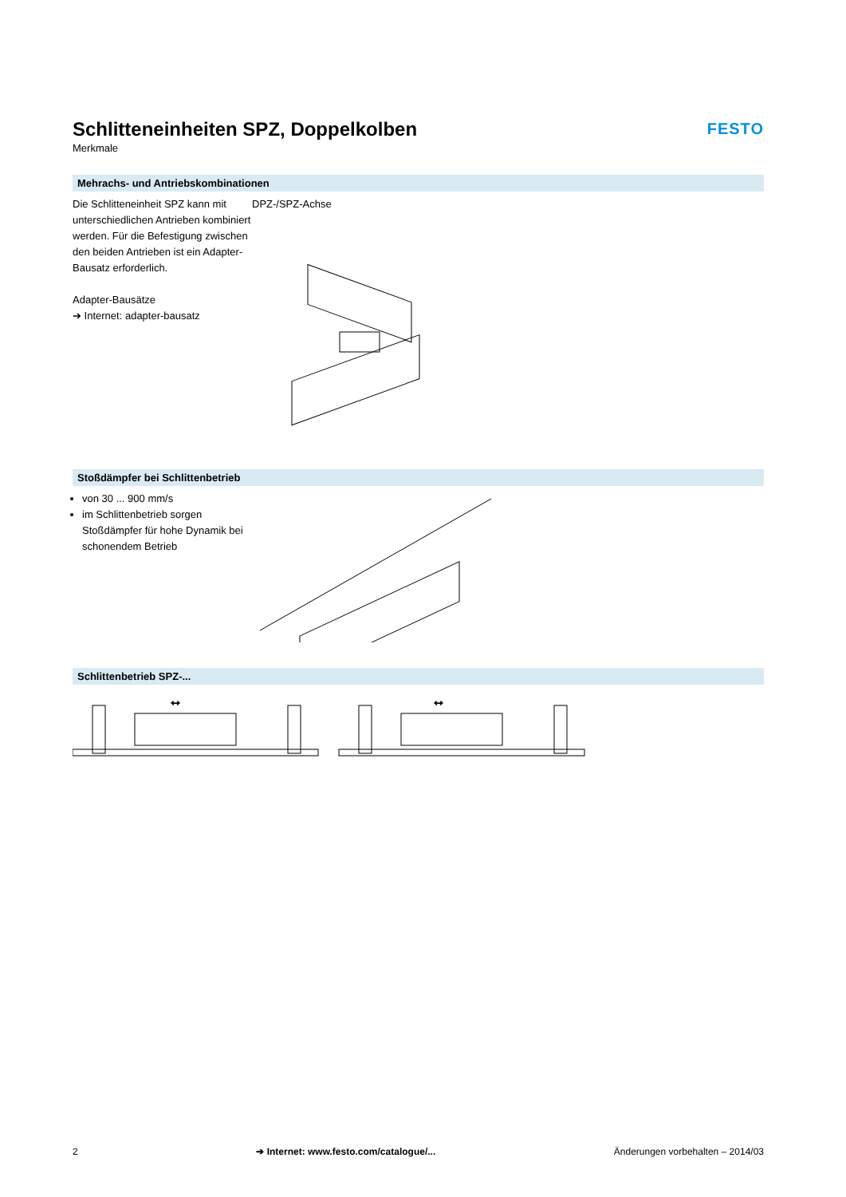Schlitteneinheiten SPZ, Doppelkolben
Merkmale
FESTO
Mehrachs- und Antriebskombinationen
Die Schlitteneinheit SPZ kann mit unterschiedlichen Antrieben kom­biniert werden. Für die Befesti­gung zwischen den beiden Antrie­ben ist ein Adapter-Bausatz erfor­derlich.
Adapter-Bausätze
➔ Internet: adapter-bausatz
DPZ-/SPZ-Achse
Stoßdämpfer bei Schlittenbetrieb
von 30 ... 900 mm/s
im Schlittenbetrieb sorgen Stoßdämpfer für hohe Dynamik bei schonendem Betrieb
Schlittenbetrieb SPZ-...
↔
↔
2 ➔ Internet: www.festo.com/catalogue/... Änderungen vorbehalten – 2014/03